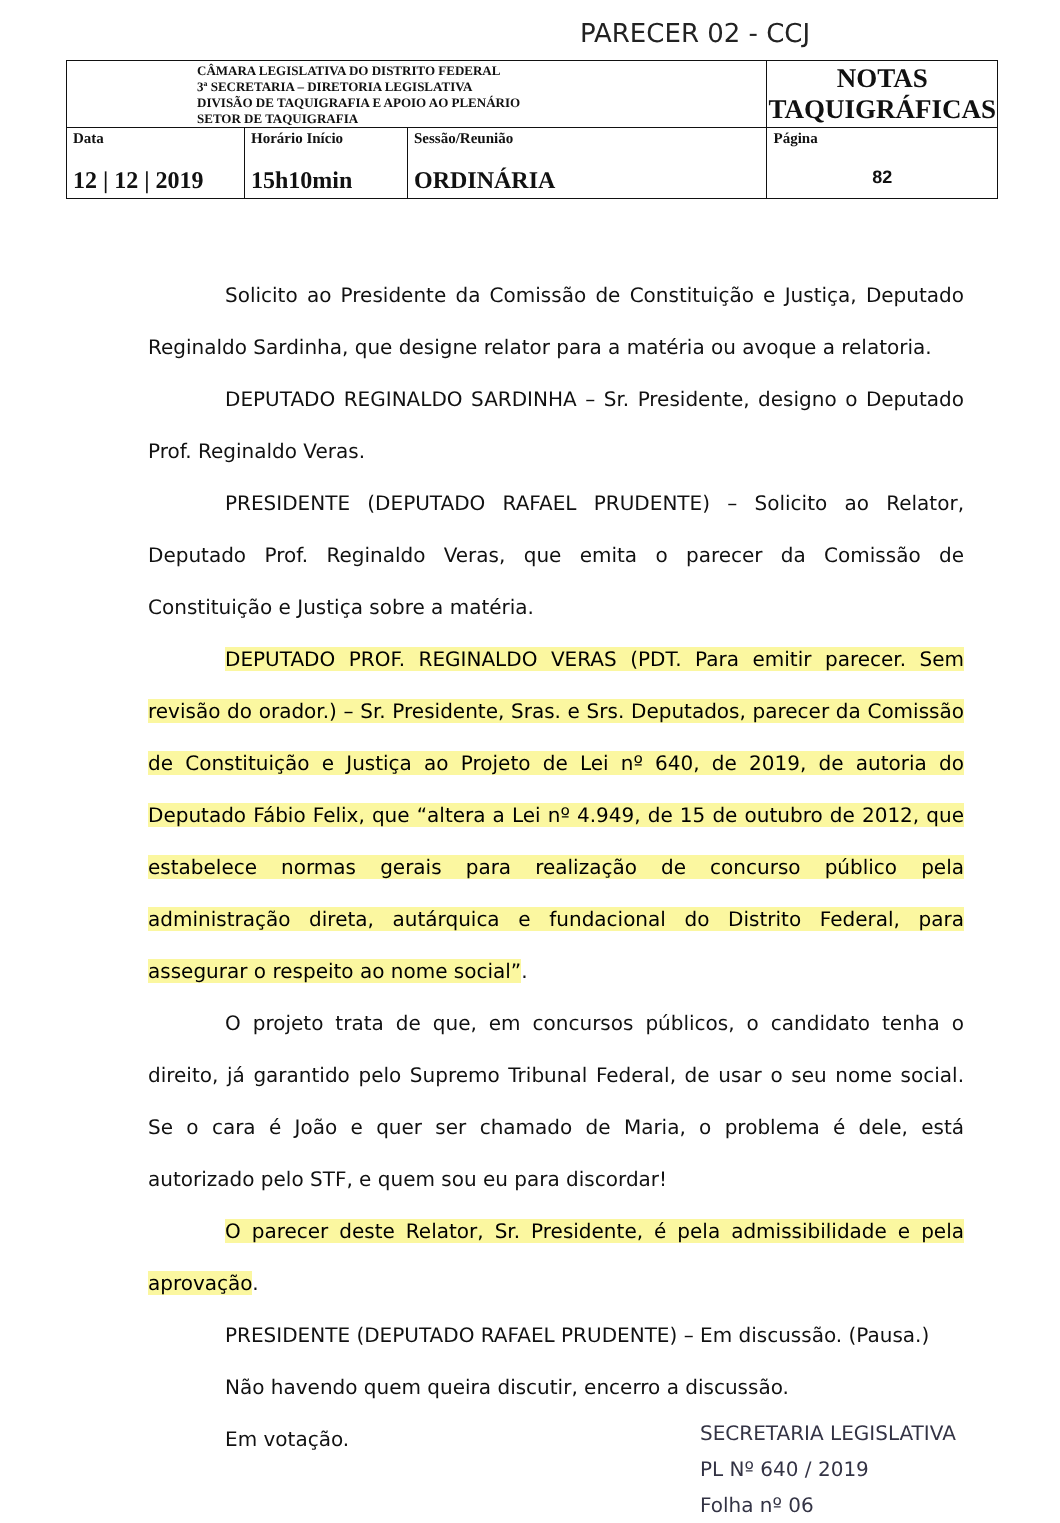PARECER 02 - CCJ
| CÂMARA LEGISLATIVA DO DISTRITO FEDERAL 3ª SECRETARIA – DIRETORIA LEGISLATIVA DIVISÃO DE TAQUIGRAFIA E APOIO AO PLENÁRIO SETOR DE TAQUIGRAFIA | | | NOTAS TAQUIGRÁFICAS |
| Data 12 / 12 / 2019 | Horário Início 15h10min | Sessão/Reunião ORDINÁRIA | Página 82 |
Solicito ao Presidente da Comissão de Constituição e Justiça, Deputado Reginaldo Sardinha, que designe relator para a matéria ou avoque a relatoria.
DEPUTADO REGINALDO SARDINHA – Sr. Presidente, designo o Deputado Prof. Reginaldo Veras.
PRESIDENTE (DEPUTADO RAFAEL PRUDENTE) – Solicito ao Relator, Deputado Prof. Reginaldo Veras, que emita o parecer da Comissão de Constituição e Justiça sobre a matéria.
DEPUTADO PROF. REGINALDO VERAS (PDT. Para emitir parecer. Sem revisão do orador.) – Sr. Presidente, Sras. e Srs. Deputados, parecer da Comissão de Constituição e Justiça ao Projeto de Lei nº 640, de 2019, de autoria do Deputado Fábio Felix, que “altera a Lei nº 4.949, de 15 de outubro de 2012, que estabelece normas gerais para realização de concurso público pela administração direta, autárquica e fundacional do Distrito Federal, para assegurar o respeito ao nome social”.
O projeto trata de que, em concursos públicos, o candidato tenha o direito, já garantido pelo Supremo Tribunal Federal, de usar o seu nome social. Se o cara é João e quer ser chamado de Maria, o problema é dele, está autorizado pelo STF, e quem sou eu para discordar!
O parecer deste Relator, Sr. Presidente, é pela admissibilidade e pela aprovação.
PRESIDENTE (DEPUTADO RAFAEL PRUDENTE) – Em discussão. (Pausa.)
Não havendo quem queira discutir, encerro a discussão.
Em votação.
SECRETARIA LEGISLATIVA
PL Nº 640 / 2019
Folha nº 06